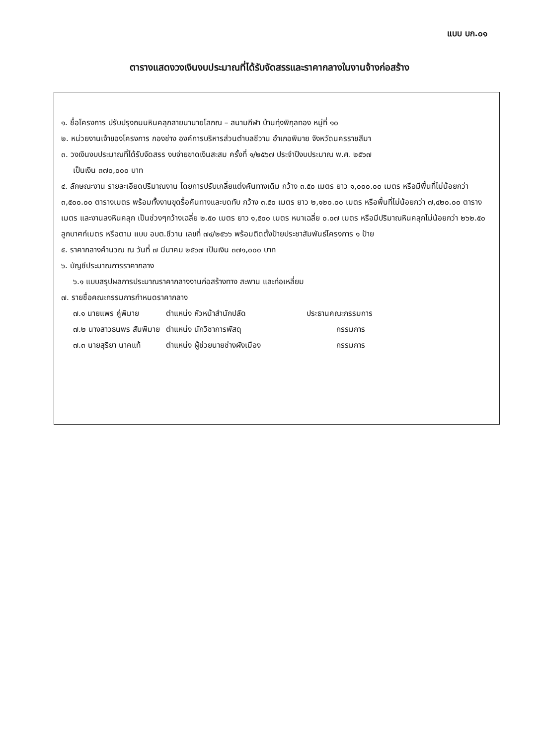แบบ บก.๐๑
ตารางแสดงวงเงินงบประมาณที่ได้รับจัดสรรและราคากลางในงานจ้างก่อสร้าง
๑. ชื่อโครงการ ปรับปรุงถนนหินคลุกสายนานายโสภณ – สนามกีฬา บ้านทุ่งพิกุลทอง หมู่ที่ ๑๐
๒. หน่วยงานเจ้าของโครงการ กองช่าง องค์การบริหารส่วนตำบลชีวาน อำเภอพิมาย จังหวัดนครราชสีมา
๓. วงเงินงบประมาณที่ได้รับจัดสรร งบจ่ายขาดเงินสะสม ครั้งที่ ๑/๒๕๖๗ ประจำปีงบประมาณ พ.ศ. ๒๕๖๗
เป็นเงิน ๓๗๐,๐๐๐ บาท
๔. ลักษณะงาน รายละเอียดปริมาณงาน โดยการปรับเกลี่ยแต่งคันทางเดิม กว้าง ๓.๕๐ เมตร ยาว ๑,๐๐๐.๐๐ เมตร หรือมีพื้นที่ไม่น้อยกว่า ๓,๕๐๐.๐๐ ตารางเมตร พร้อมทั้งงานขุดรื้อคันทางและบดทับ กว้าง ๓.๕๐ เมตร ยาว ๒,๑๒๐.๐๐ เมตร หรือพื้นที่ไม่น้อยกว่า ๗,๔๒๐.๐๐ ตารางเมตร และงานลงหินคลุก เป็นช่วงๆกว้างเฉลี่ย ๒.๕๐ เมตร ยาว ๑,๕๐๐ เมตร หนาเฉลี่ย ๐.๐๗ เมตร หรือมีปริมาณหินคลุกไม่น้อยกว่า ๒๖๒.๕๐ ลูกบาศก์เมตร หรือตาม แบบ อบต.ชีวาน เลขที่ ๗๔/๒๕๖๖ พร้อมติดตั้งป้ายประชาสัมพันธ์โครงการ ๑ ป้าย
๕. ราคากลางคำนวณ ณ วันที่ ๗ มีนาคม ๒๕๖๗ เป็นเงิน ๓๗๑,๐๐๐ บาท
๖. บัญชีประมาณการราคากลาง
๖.๑ แบบสรุปผลการประมาณราคากลางงานก่อสร้างทาง สะพาน และท่อเหลี่ยม
๗. รายชื่อคณะกรรมการกำหนดราคากลาง
| ๗.๑ นายแพร คู่พิมาย | ตำแหน่ง หัวหน้าสำนักปลัด | ประธานคณะกรรมการ |
| ๗.๒ นางสาวธนพร สันพิมาย | ตำแหน่ง นักวิชาการพัสดุ | กรรมการ |
| ๗.๓ นายสุริยา นาคแท้ | ตำแหน่ง ผู้ช่วยนายช่างผังเมือง | กรรมการ |